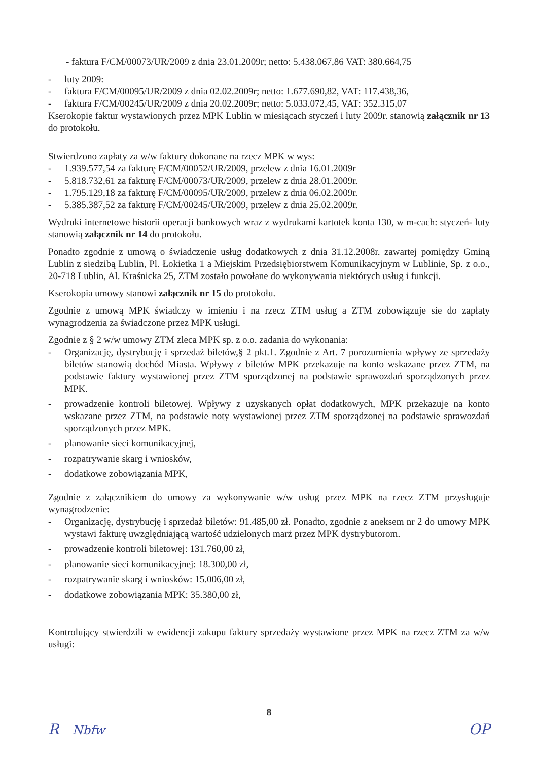- faktura F/CM/00073/UR/2009 z dnia 23.01.2009r; netto: 5.438.067,86 VAT: 380.664,75
- luty 2009:
- faktura F/CM/00095/UR/2009 z dnia 02.02.2009r; netto: 1.677.690,82, VAT: 117.438,36,
- faktura F/CM/00245/UR/2009 z dnia 20.02.2009r; netto: 5.033.072,45, VAT: 352.315,07
Kserokopie faktur wystawionych przez MPK Lublin w miesiącach styczeń i luty 2009r. stanowią załącznik nr 13 do protokołu.
Stwierdzono zapłaty za w/w faktury dokonane na rzecz MPK w wys:
- 1.939.577,54 za fakturę F/CM/00052/UR/2009, przelew z dnia 16.01.2009r
- 5.818.732,61 za fakturę F/CM/00073/UR/2009, przelew z dnia 28.01.2009r.
- 1.795.129,18 za fakturę F/CM/00095/UR/2009, przelew z dnia 06.02.2009r.
- 5.385.387,52 za fakturę F/CM/00245/UR/2009, przelew z dnia 25.02.2009r.
Wydruki internetowe historii operacji bankowych wraz z wydrukami kartotek konta 130, w m-cach: styczeń- luty stanowią załącznik nr 14 do protokołu.
Ponadto zgodnie z umową o świadczenie usług dodatkowych z dnia 31.12.2008r. zawartej pomiędzy Gminą Lublin z siedzibą Lublin, Pl. Łokietka 1 a Miejskim Przedsiębiorstwem Komunikacyjnym w Lublinie, Sp. z o.o., 20-718 Lublin, Al. Kraśnicka 25, ZTM zostało powołane do wykonywania niektórych usług i funkcji.
Kserokopia umowy stanowi załącznik nr 15 do protokołu.
Zgodnie z umową MPK świadczy w imieniu i na rzecz ZTM usług a ZTM zobowiązuje sie do zapłaty wynagrodzenia za świadczone przez MPK usługi.
Zgodnie z § 2 w/w umowy ZTM zleca MPK sp. z o.o. zadania do wykonania:
- Organizację, dystrybucję i sprzedaż biletów,§ 2 pkt.1. Zgodnie z Art. 7 porozumienia wpływy ze sprzedaży biletów stanowią dochód Miasta. Wpływy z biletów MPK przekazuje na konto wskazane przez ZTM, na podstawie faktury wystawionej przez ZTM sporządzonej na podstawie sprawozdań sporządzonych przez MPK.
- prowadzenie kontroli biletowej. Wpływy z uzyskanych opłat dodatkowych, MPK przekazuje na konto wskazane przez ZTM, na podstawie noty wystawionej przez ZTM sporządzonej na podstawie sprawozdań sporządzonych przez MPK.
- planowanie sieci komunikacyjnej,
- rozpatrywanie skarg i wniosków,
- dodatkowe zobowiązania MPK,
Zgodnie z załącznikiem do umowy za wykonywanie w/w usług przez MPK na rzecz ZTM przysługuje wynagrodzenie:
- Organizację, dystrybucję i sprzedaż biletów: 91.485,00 zł. Ponadto, zgodnie z aneksem nr 2 do umowy MPK wystawi fakturę uwzględniającą wartość udzielonych marż przez MPK dystrybutorom.
- prowadzenie kontroli biletowej: 131.760,00 zł,
- planowanie sieci komunikacyjnej: 18.300,00 zł,
- rozpatrywanie skarg i wniosków: 15.006,00 zł,
- dodatkowe zobowiązania MPK: 35.380,00 zł,
Kontrolujący stwierdzili w ewidencji zakupu faktury sprzedaży wystawione przez MPK na rzecz ZTM za w/w usługi:
8
R Nbfw OP